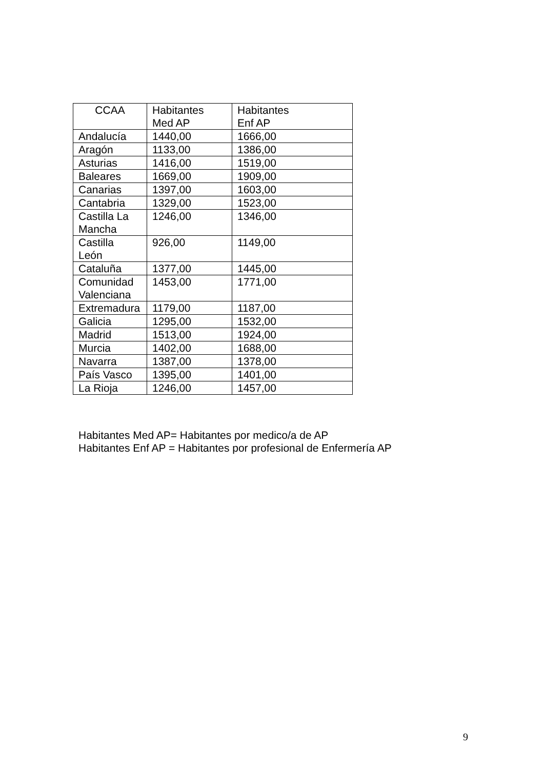| CCAA | Habitantes Med AP | Habitantes Enf AP |
| --- | --- | --- |
| Andalucía | 1440,00 | 1666,00 |
| Aragón | 1133,00 | 1386,00 |
| Asturias | 1416,00 | 1519,00 |
| Baleares | 1669,00 | 1909,00 |
| Canarias | 1397,00 | 1603,00 |
| Cantabria | 1329,00 | 1523,00 |
| Castilla La Mancha | 1246,00 | 1346,00 |
| Castilla León | 926,00 | 1149,00 |
| Cataluña | 1377,00 | 1445,00 |
| Comunidad Valenciana | 1453,00 | 1771,00 |
| Extremadura | 1179,00 | 1187,00 |
| Galicia | 1295,00 | 1532,00 |
| Madrid | 1513,00 | 1924,00 |
| Murcia | 1402,00 | 1688,00 |
| Navarra | 1387,00 | 1378,00 |
| País Vasco | 1395,00 | 1401,00 |
| La Rioja | 1246,00 | 1457,00 |
Habitantes Med AP= Habitantes por medico/a de AP
Habitantes Enf AP = Habitantes por profesional de Enfermería AP
9